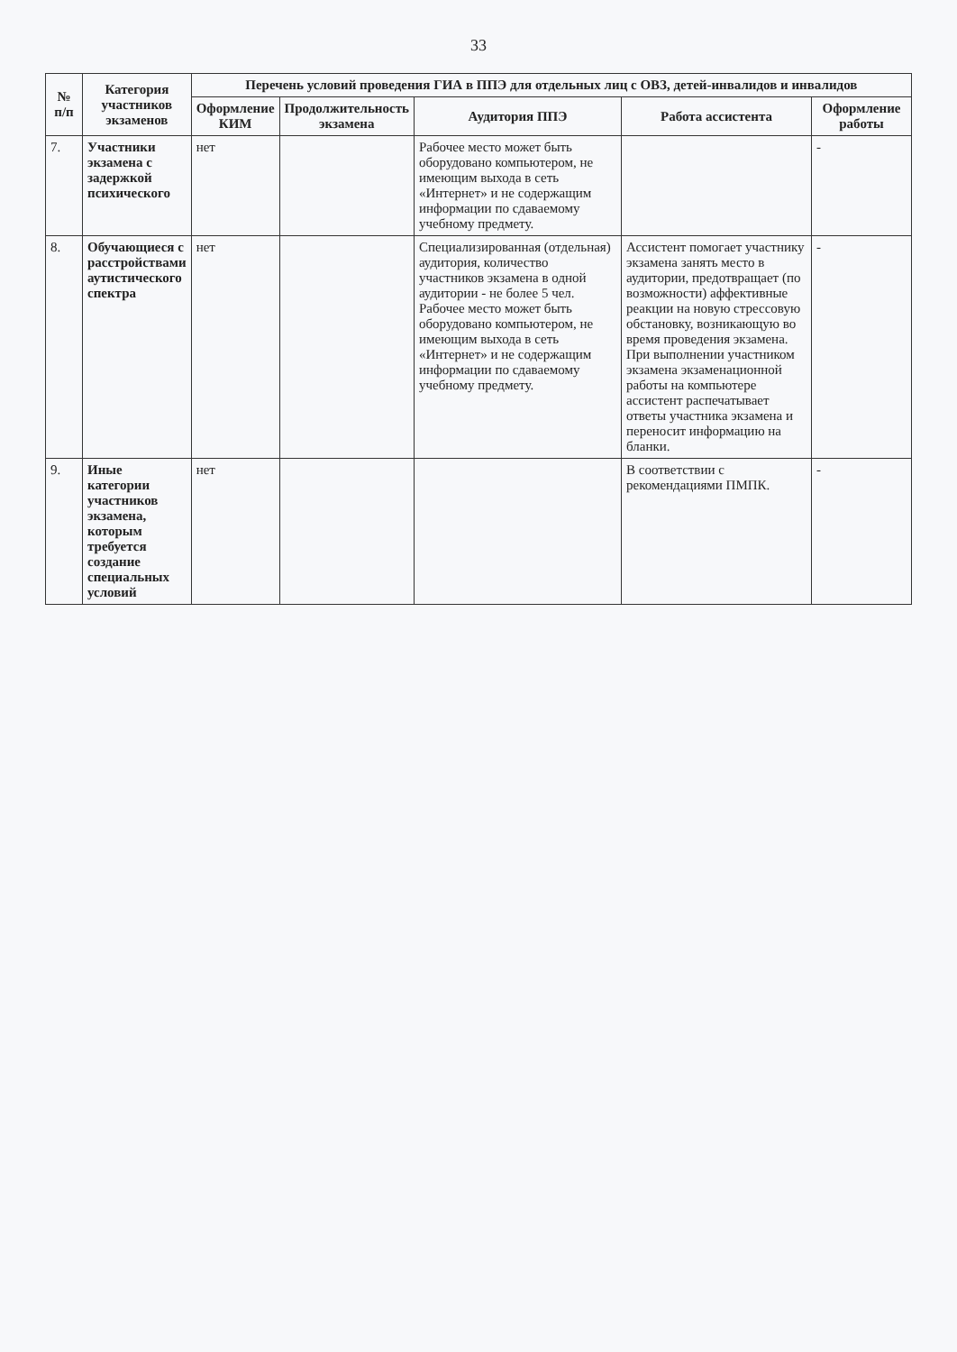33
| № п/п | Категория участников экзаменов | Перечень условий проведения ГИА в ППЭ для отдельных лиц с ОВЗ, детей-инвалидов и инвалидов | | | | |
| --- | --- | --- | --- | --- | --- | --- |
| | | Оформление КИМ | Продолжительность экзамена | Аудитория ППЭ | Работа ассистента | Оформление работы |
| 7. | Участники экзамена с задержкой психического | нет | | Рабочее место может быть оборудовано компьютером, не имеющим выхода в сеть «Интернет» и не содержащим информации по сдаваемому учебному предмету. | | - |
| 8. | Обучающиеся с расстройствами аутистического спектра | нет | | Специализированная (отдельная) аудитория, количество участников экзамена в одной аудитории - не более 5 чел. Рабочее место может быть оборудовано компьютером, не имеющим выхода в сеть «Интернет» и не содержащим информации по сдаваемому учебному предмету. | Ассистент помогает участнику экзамена занять место в аудитории, предотвращает (по возможности) аффективные реакции на новую стрессовую обстановку, возникающую во время проведения экзамена. При выполнении участником экзамена экзаменационной работы на компьютере ассистент распечатывает ответы участника экзамена и переносит информацию на бланки. | - |
| 9. | Иные категории участников экзамена, которым требуется создание специальных условий | нет | | | В соответствии с рекомендациями ПМПК. | - |